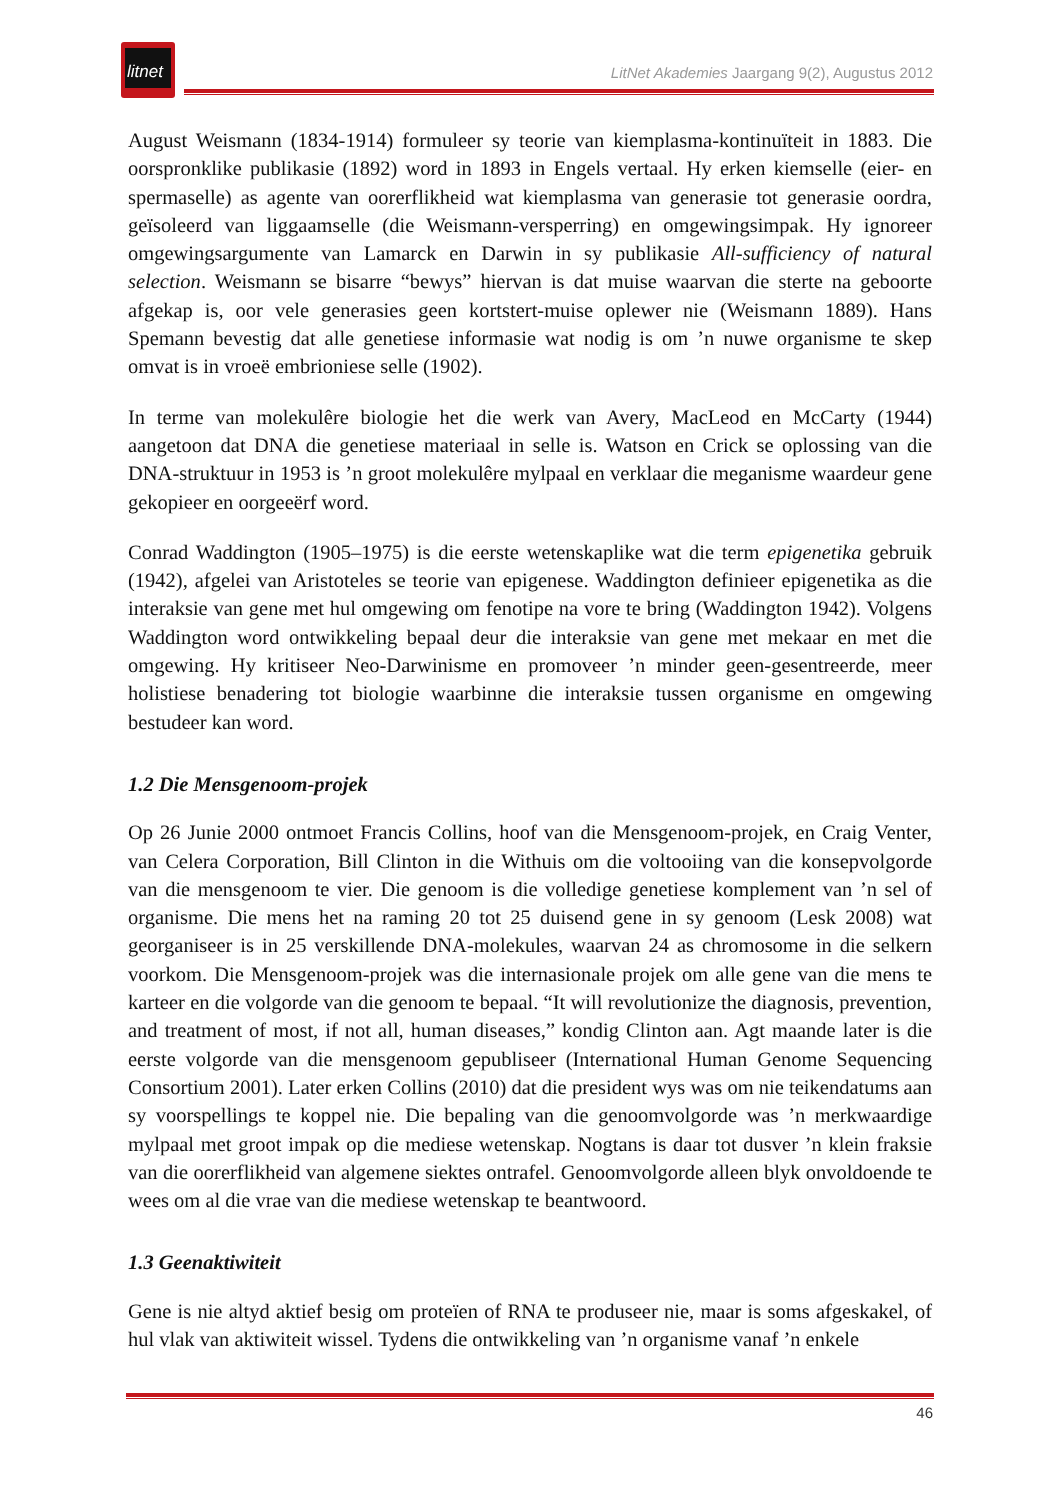litnet
LitNet Akademies Jaargang 9(2), Augustus 2012
August Weismann (1834-1914) formuleer sy teorie van kiemplasma-kontinuïteit in 1883. Die oorspronklike publikasie (1892) word in 1893 in Engels vertaal. Hy erken kiemselle (eier- en spermaselle) as agente van oorerflikheid wat kiemplasma van generasie tot generasie oordra, geïsoleerd van liggaamselle (die Weismann-versperring) en omgewingsimpak. Hy ignoreer omgewingsargumente van Lamarck en Darwin in sy publikasie All-sufficiency of natural selection. Weismann se bisarre “bewys” hiervan is dat muise waarvan die sterte na geboorte afgekap is, oor vele generasies geen kortstert-muise oplewer nie (Weismann 1889). Hans Spemann bevestig dat alle genetiese informasie wat nodig is om ’n nuwe organisme te skep omvat is in vroeë embrioniese selle (1902).
In terme van molekulêre biologie het die werk van Avery, MacLeod en McCarty (1944) aangetoon dat DNA die genetiese materiaal in selle is. Watson en Crick se oplossing van die DNA-struktuur in 1953 is ’n groot molekulêre mylpaal en verklaar die meganisme waardeur gene gekopieer en oorgeeërf word.
Conrad Waddington (1905–1975) is die eerste wetenskaplike wat die term epigenetika gebruik (1942), afgelei van Aristoteles se teorie van epigenese. Waddington definieer epigenetika as die interaksie van gene met hul omgewing om fenotipe na vore te bring (Waddington 1942). Volgens Waddington word ontwikkeling bepaal deur die interaksie van gene met mekaar en met die omgewing. Hy kritiseer Neo-Darwinisme en promoveer ’n minder geen-gesentreerde, meer holistiese benadering tot biologie waarbinne die interaksie tussen organisme en omgewing bestudeer kan word.
1.2 Die Mensgenoom-projek
Op 26 Junie 2000 ontmoet Francis Collins, hoof van die Mensgenoom-projek, en Craig Venter, van Celera Corporation, Bill Clinton in die Withuis om die voltooiing van die konsepvolgorde van die mensgenoom te vier. Die genoom is die volledige genetiese komplement van ’n sel of organisme. Die mens het na raming 20 tot 25 duisend gene in sy genoom (Lesk 2008) wat georganiseer is in 25 verskillende DNA-molekules, waarvan 24 as chromosome in die selkern voorkom. Die Mensgenoom-projek was die internasionale projek om alle gene van die mens te karteer en die volgorde van die genoom te bepaal. “It will revolutionize the diagnosis, prevention, and treatment of most, if not all, human diseases,” kondig Clinton aan. Agt maande later is die eerste volgorde van die mensgenoom gepubliseer (International Human Genome Sequencing Consortium 2001). Later erken Collins (2010) dat die president wys was om nie teikendatums aan sy voorspellings te koppel nie. Die bepaling van die genoomvolgorde was ’n merkwaardige mylpaal met groot impak op die mediese wetenskap. Nogtans is daar tot dusver ’n klein fraksie van die oorerflikheid van algemene siektes ontrafel. Genoomvolgorde alleen blyk onvoldoende te wees om al die vrae van die mediese wetenskap te beantwoord.
1.3 Geenaktiwiteit
Gene is nie altyd aktief besig om proteïen of RNA te produseer nie, maar is soms afgeskakel, of hul vlak van aktiwiteit wissel. Tydens die ontwikkeling van ’n organisme vanaf ’n enkele
46